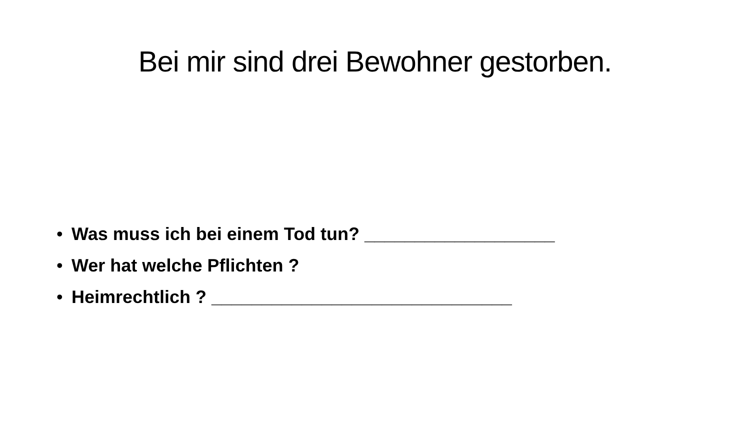Bei mir sind drei Bewohner gestorben.
• Was muss ich bei einem Tod tun? ___________________
• Wer hat welche Pflichten ?
• Heimrechtlich ? ______________________________